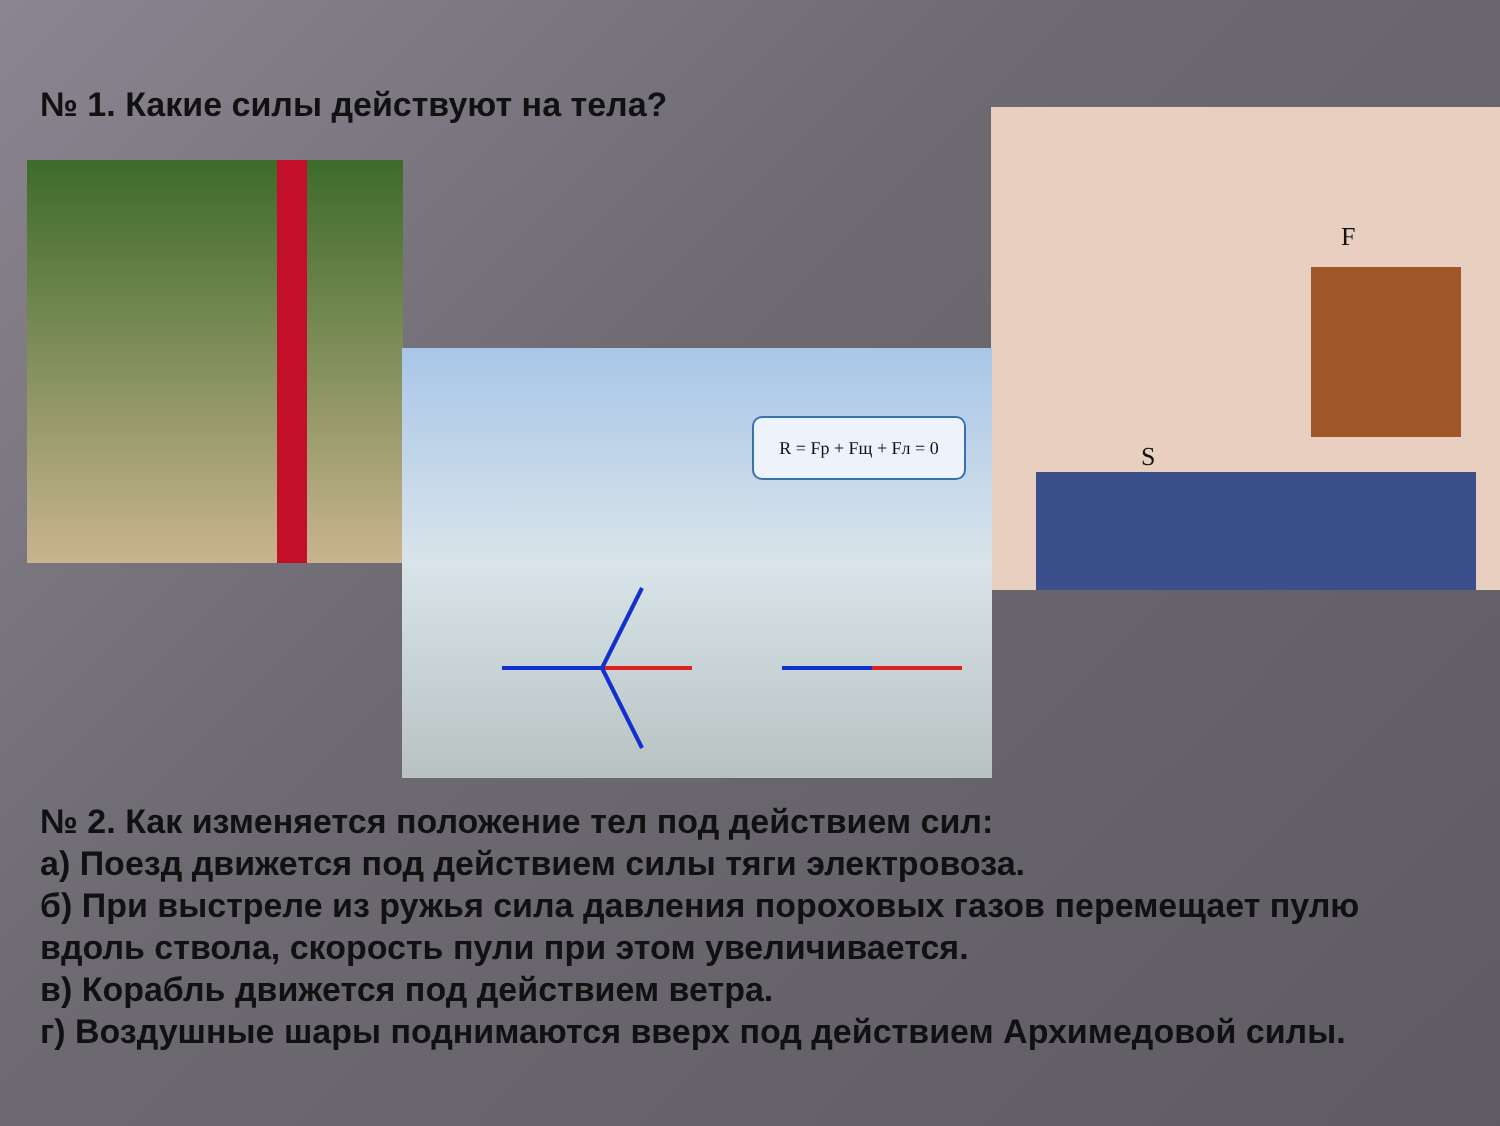№ 1. Какие силы действуют на тела?
F
S
R = Fр + Fщ + Fл = 0
№ 2. Как изменяется положение тел под действием сил:
а) Поезд движется под действием силы тяги электровоза.
б) При выстреле из ружья сила давления пороховых газов перемещает пулю вдоль ствола, скорость пули при этом увеличивается.
в) Корабль движется под действием ветра.
г) Воздушные шары поднимаются вверх под действием Архимедовой силы.